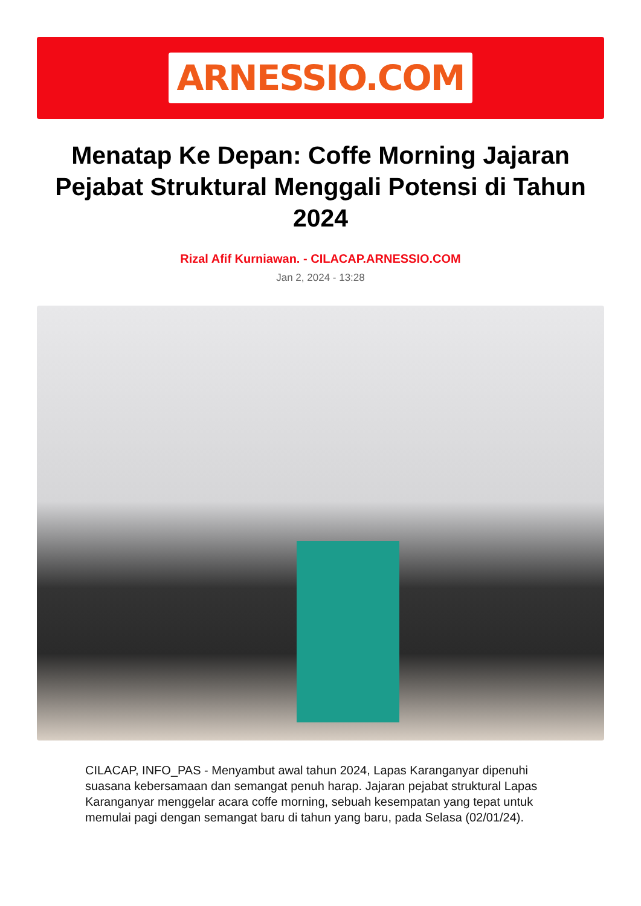ARNESSIO.COM
Menatap Ke Depan: Coffe Morning Jajaran Pejabat Struktural Menggali Potensi di Tahun 2024
Rizal Afif Kurniawan. - CILACAP.ARNESSIO.COM
Jan 2, 2024 - 13:28
CILACAP, INFO_PAS - Menyambut awal tahun 2024, Lapas Karanganyar dipenuhi suasana kebersamaan dan semangat penuh harap. Jajaran pejabat struktural Lapas Karanganyar menggelar acara coffe morning, sebuah kesempatan yang tepat untuk memulai pagi dengan semangat baru di tahun yang baru, pada Selasa (02/01/24).